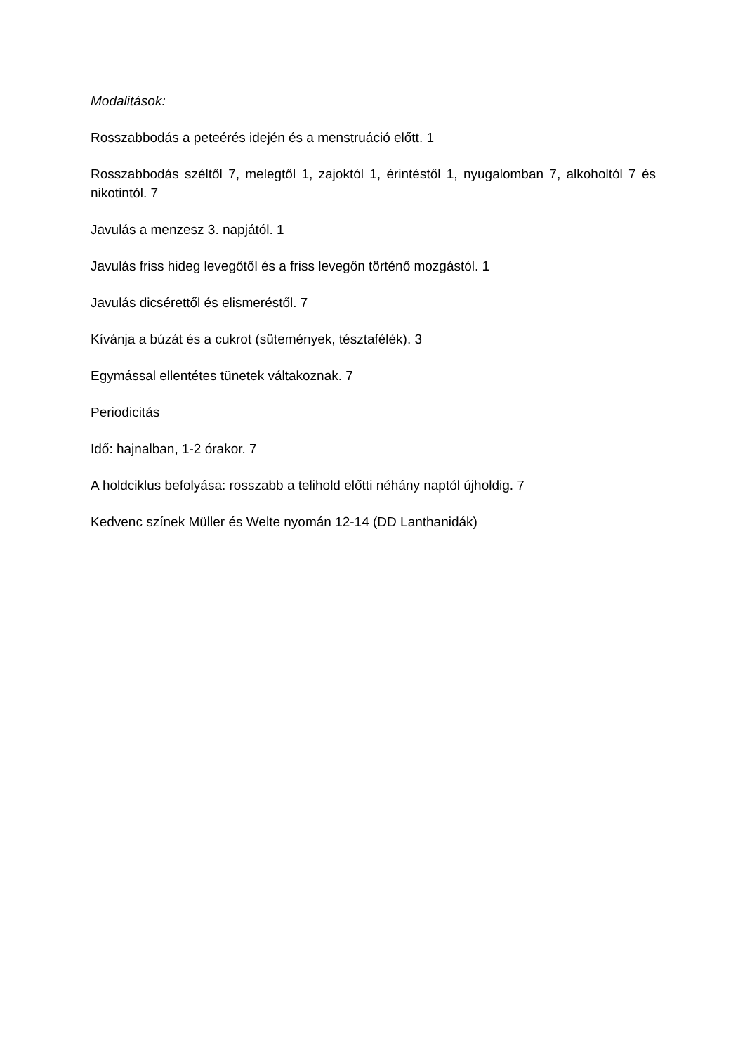Modalitások:
Rosszabbodás a peteérés idején és a menstruáció előtt. 1
Rosszabbodás széltől 7, melegtől 1, zajoktól 1, érintéstől 1, nyugalomban 7, alkoholtól 7 és nikotintól. 7
Javulás a menzesz 3. napjától. 1
Javulás friss hideg levegőtől és a friss levegőn történő mozgástól. 1
Javulás dicsérettől és elismeréstől. 7
Kívánja a búzát és a cukrot (sütemények, tésztafélék). 3
Egymással ellentétes tünetek váltakoznak. 7
Periodicitás
Idő: hajnalban, 1-2 órakor. 7
A holdciklus befolyása: rosszabb a telihold előtti néhány naptól újholdig. 7
Kedvenc színek Müller és Welte nyomán 12-14 (DD Lanthanidák)